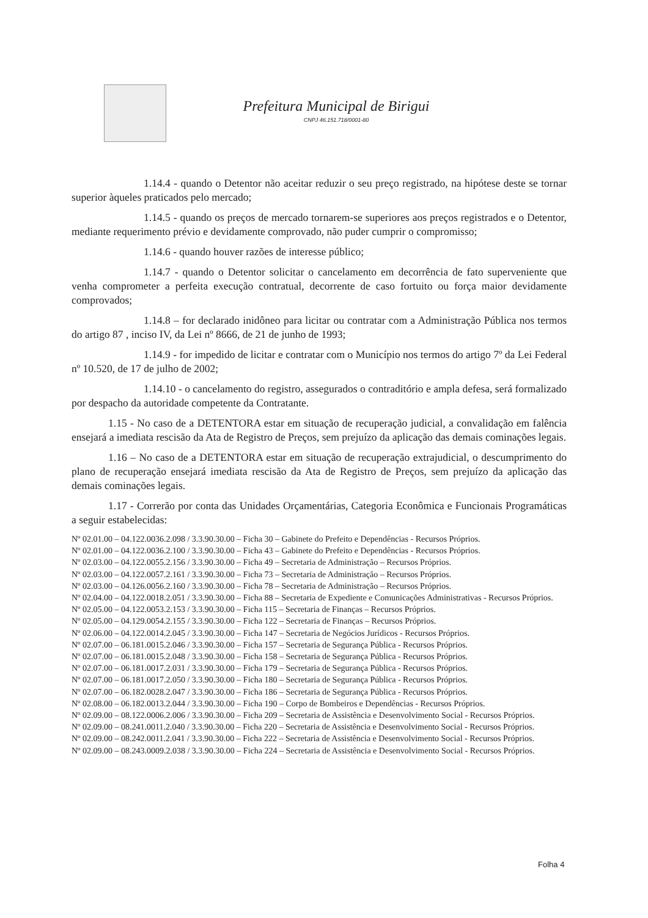Prefeitura Municipal de Birigui
CNPJ 46.151.718/0001-80
1.14.4 - quando o Detentor não aceitar reduzir o seu preço registrado, na hipótese deste se tornar superior àqueles praticados pelo mercado;
1.14.5 - quando os preços de mercado tornarem-se superiores aos preços registrados e o Detentor, mediante requerimento prévio e devidamente comprovado, não puder cumprir o compromisso;
1.14.6 - quando houver razões de interesse público;
1.14.7 - quando o Detentor solicitar o cancelamento em decorrência de fato superveniente que venha comprometer a perfeita execução contratual, decorrente de caso fortuito ou força maior devidamente comprovados;
1.14.8 – for declarado inidôneo para licitar ou contratar com a Administração Pública nos termos do artigo 87 , inciso IV, da Lei nº 8666, de 21 de junho de 1993;
1.14.9 - for impedido de licitar e contratar com o Município nos termos do artigo 7º da Lei Federal nº 10.520, de 17 de julho de 2002;
1.14.10 - o cancelamento do registro, assegurados o contraditório e ampla defesa, será formalizado por despacho da autoridade competente da Contratante.
1.15 - No caso de a DETENTORA estar em situação de recuperação judicial, a convalidação em falência ensejará a imediata rescisão da Ata de Registro de Preços, sem prejuízo da aplicação das demais cominações legais.
1.16 – No caso de a DETENTORA estar em situação de recuperação extrajudicial, o descumprimento do plano de recuperação ensejará imediata rescisão da Ata de Registro de Preços, sem prejuízo da aplicação das demais cominações legais.
1.17 - Correrão por conta das Unidades Orçamentárias, Categoria Econômica e Funcionais Programáticas a seguir estabelecidas:
Nº 02.01.00 – 04.122.0036.2.098 / 3.3.90.30.00 – Ficha 30 – Gabinete do Prefeito e Dependências - Recursos Próprios.
Nº 02.01.00 – 04.122.0036.2.100 / 3.3.90.30.00 – Ficha 43 – Gabinete do Prefeito e Dependências - Recursos Próprios.
Nº 02.03.00 – 04.122.0055.2.156 / 3.3.90.30.00 – Ficha 49 – Secretaria de Administração – Recursos Próprios.
Nº 02.03.00 – 04.122.0057.2.161 / 3.3.90.30.00 – Ficha 73 – Secretaria de Administração – Recursos Próprios.
Nº 02.03.00 – 04.126.0056.2.160 / 3.3.90.30.00 – Ficha 78 – Secretaria de Administração – Recursos Próprios.
Nº 02.04.00 – 04.122.0018.2.051 / 3.3.90.30.00 – Ficha 88 – Secretaria de Expediente e Comunicações Administrativas - Recursos Próprios.
Nº 02.05.00 – 04.122.0053.2.153 / 3.3.90.30.00 – Ficha 115 – Secretaria de Finanças – Recursos Próprios.
Nº 02.05.00 – 04.129.0054.2.155 / 3.3.90.30.00 – Ficha 122 – Secretaria de Finanças – Recursos Próprios.
Nº 02.06.00 – 04.122.0014.2.045 / 3.3.90.30.00 – Ficha 147 – Secretaria de Negócios Jurídicos - Recursos Próprios.
Nº 02.07.00 – 06.181.0015.2.046 / 3.3.90.30.00 – Ficha 157 – Secretaria de Segurança Pública - Recursos Próprios.
Nº 02.07.00 – 06.181.0015.2.048 / 3.3.90.30.00 – Ficha 158 – Secretaria de Segurança Pública - Recursos Próprios.
Nº 02.07.00 – 06.181.0017.2.031 / 3.3.90.30.00 – Ficha 179 – Secretaria de Segurança Pública - Recursos Próprios.
Nº 02.07.00 – 06.181.0017.2.050 / 3.3.90.30.00 – Ficha 180 – Secretaria de Segurança Pública - Recursos Próprios.
Nº 02.07.00 – 06.182.0028.2.047 / 3.3.90.30.00 – Ficha 186 – Secretaria de Segurança Pública - Recursos Próprios.
Nº 02.08.00 – 06.182.0013.2.044 / 3.3.90.30.00 – Ficha 190 – Corpo de Bombeiros e Dependências - Recursos Próprios.
Nº 02.09.00 – 08.122.0006.2.006 / 3.3.90.30.00 – Ficha 209 – Secretaria de Assistência e Desenvolvimento Social - Recursos Próprios.
Nº 02.09.00 – 08.241.0011.2.040 / 3.3.90.30.00 – Ficha 220 – Secretaria de Assistência e Desenvolvimento Social - Recursos Próprios.
Nº 02.09.00 – 08.242.0011.2.041 / 3.3.90.30.00 – Ficha 222 – Secretaria de Assistência e Desenvolvimento Social - Recursos Próprios.
Nº 02.09.00 – 08.243.0009.2.038 / 3.3.90.30.00 – Ficha 224 – Secretaria de Assistência e Desenvolvimento Social - Recursos Próprios.
Folha 4